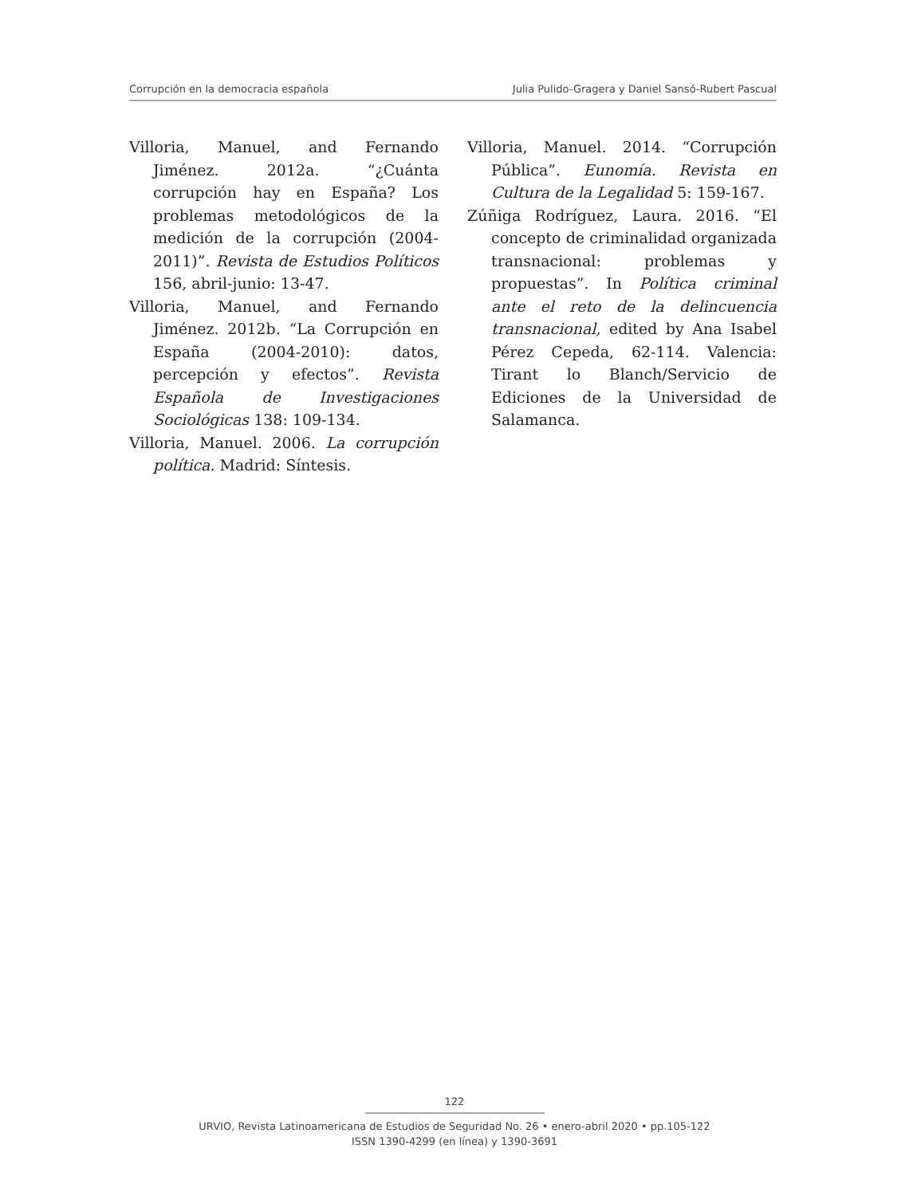Corrupción en la democracia española Julia Pulido-Gragera y Daniel Sansó-Rubert Pascual
Villoria, Manuel, and Fernando Jiménez. 2012a. “¿Cuánta corrupción hay en España? Los problemas metodológicos de la medición de la corrupción (2004-2011)”. Revista de Estudios Políticos 156, abril-junio: 13-47.
Villoria, Manuel, and Fernando Jiménez. 2012b. “La Corrupción en España (2004-2010): datos, percepción y efectos”. Revista Española de Investigaciones Sociológicas 138: 109-134.
Villoria, Manuel. 2006. La corrupción política. Madrid: Síntesis.
Villoria, Manuel. 2014. “Corrupción Pública”. Eunomía. Revista en Cultura de la Legalidad 5: 159-167.
Zúñiga Rodríguez, Laura. 2016. “El concepto de criminalidad organizada transnacional: problemas y propuestas”. In Política criminal ante el reto de la delincuencia transnacional, edited by Ana Isabel Pérez Cepeda, 62-114. Valencia: Tirant lo Blanch/Servicio de Ediciones de la Universidad de Salamanca.
122
URVIO, Revista Latinoamericana de Estudios de Seguridad No. 26 • enero-abril 2020 • pp.105-122
ISSN 1390-4299 (en línea) y 1390-3691